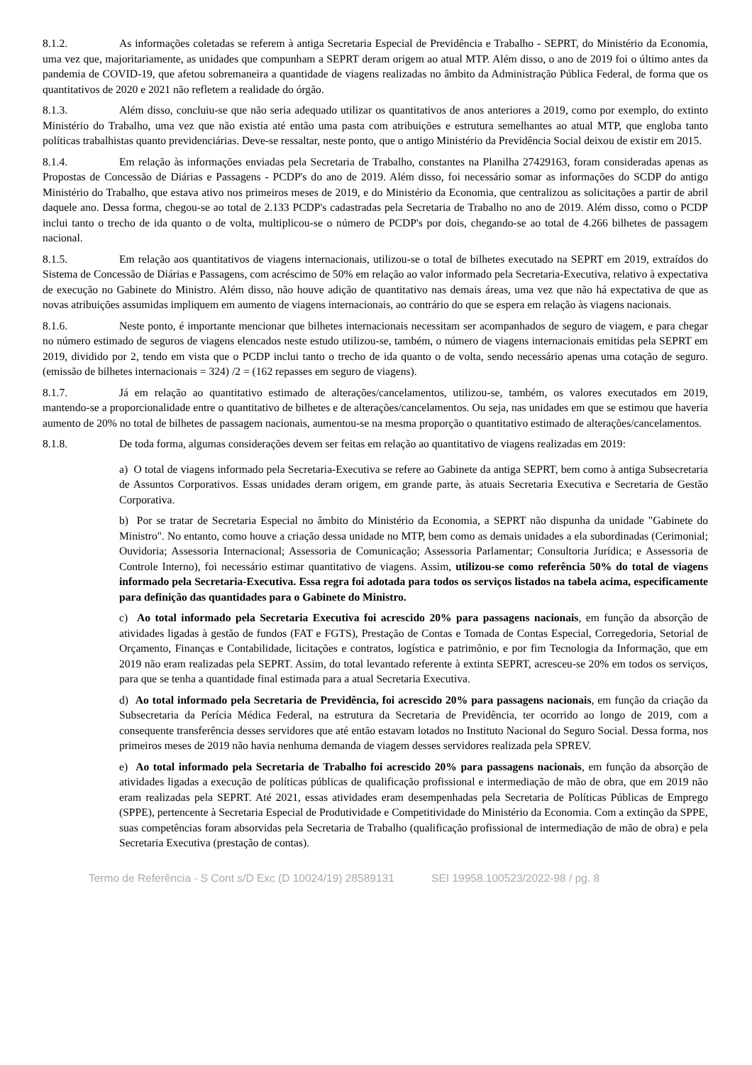8.1.2. As informações coletadas se referem à antiga Secretaria Especial de Previdência e Trabalho - SEPRT, do Ministério da Economia, uma vez que, majoritariamente, as unidades que compunham a SEPRT deram origem ao atual MTP. Além disso, o ano de 2019 foi o último antes da pandemia de COVID-19, que afetou sobremaneira a quantidade de viagens realizadas no âmbito da Administração Pública Federal, de forma que os quantitativos de 2020 e 2021 não refletem a realidade do órgão.
8.1.3. Além disso, concluiu-se que não seria adequado utilizar os quantitativos de anos anteriores a 2019, como por exemplo, do extinto Ministério do Trabalho, uma vez que não existia até então uma pasta com atribuições e estrutura semelhantes ao atual MTP, que engloba tanto políticas trabalhistas quanto previdenciárias. Deve-se ressaltar, neste ponto, que o antigo Ministério da Previdência Social deixou de existir em 2015.
8.1.4. Em relação às informações enviadas pela Secretaria de Trabalho, constantes na Planilha 27429163, foram consideradas apenas as Propostas de Concessão de Diárias e Passagens - PCDP's do ano de 2019. Além disso, foi necessário somar as informações do SCDP do antigo Ministério do Trabalho, que estava ativo nos primeiros meses de 2019, e do Ministério da Economia, que centralizou as solicitações a partir de abril daquele ano. Dessa forma, chegou-se ao total de 2.133 PCDP's cadastradas pela Secretaria de Trabalho no ano de 2019. Além disso, como o PCDP inclui tanto o trecho de ida quanto o de volta, multiplicou-se o número de PCDP's por dois, chegando-se ao total de 4.266 bilhetes de passagem nacional.
8.1.5. Em relação aos quantitativos de viagens internacionais, utilizou-se o total de bilhetes executado na SEPRT em 2019, extraídos do Sistema de Concessão de Diárias e Passagens, com acréscimo de 50% em relação ao valor informado pela Secretaria-Executiva, relativo à expectativa de execução no Gabinete do Ministro. Além disso, não houve adição de quantitativo nas demais áreas, uma vez que não há expectativa de que as novas atribuições assumidas impliquem em aumento de viagens internacionais, ao contrário do que se espera em relação às viagens nacionais.
8.1.6. Neste ponto, é importante mencionar que bilhetes internacionais necessitam ser acompanhados de seguro de viagem, e para chegar no número estimado de seguros de viagens elencados neste estudo utilizou-se, também, o número de viagens internacionais emitidas pela SEPRT em 2019, dividido por 2, tendo em vista que o PCDP inclui tanto o trecho de ida quanto o de volta, sendo necessário apenas uma cotação de seguro. (emissão de bilhetes internacionais = 324) /2 = (162 repasses em seguro de viagens).
8.1.7. Já em relação ao quantitativo estimado de alterações/cancelamentos, utilizou-se, também, os valores executados em 2019, mantendo-se a proporcionalidade entre o quantitativo de bilhetes e de alterações/cancelamentos. Ou seja, nas unidades em que se estimou que haveria aumento de 20% no total de bilhetes de passagem nacionais, aumentou-se na mesma proporção o quantitativo estimado de alterações/cancelamentos.
8.1.8. De toda forma, algumas considerações devem ser feitas em relação ao quantitativo de viagens realizadas em 2019:
a) O total de viagens informado pela Secretaria-Executiva se refere ao Gabinete da antiga SEPRT, bem como à antiga Subsecretaria de Assuntos Corporativos. Essas unidades deram origem, em grande parte, às atuais Secretaria Executiva e Secretaria de Gestão Corporativa.
b) Por se tratar de Secretaria Especial no âmbito do Ministério da Economia, a SEPRT não dispunha da unidade "Gabinete do Ministro". No entanto, como houve a criação dessa unidade no MTP, bem como as demais unidades a ela subordinadas (Cerimonial; Ouvidoria; Assessoria Internacional; Assessoria de Comunicação; Assessoria Parlamentar; Consultoria Jurídica; e Assessoria de Controle Interno), foi necessário estimar quantitativo de viagens. Assim, utilizou-se como referência 50% do total de viagens informado pela Secretaria-Executiva. Essa regra foi adotada para todos os serviços listados na tabela acima, especificamente para definição das quantidades para o Gabinete do Ministro.
c) Ao total informado pela Secretaria Executiva foi acrescido 20% para passagens nacionais, em função da absorção de atividades ligadas à gestão de fundos (FAT e FGTS), Prestação de Contas e Tomada de Contas Especial, Corregedoria, Setorial de Orçamento, Finanças e Contabilidade, licitações e contratos, logística e patrimônio, e por fim Tecnologia da Informação, que em 2019 não eram realizadas pela SEPRT. Assim, do total levantado referente à extinta SEPRT, acresceu-se 20% em todos os serviços, para que se tenha a quantidade final estimada para a atual Secretaria Executiva.
d) Ao total informado pela Secretaria de Previdência, foi acrescido 20% para passagens nacionais, em função da criação da Subsecretaria da Perícia Médica Federal, na estrutura da Secretaria de Previdência, ter ocorrido ao longo de 2019, com a consequente transferência desses servidores que até então estavam lotados no Instituto Nacional do Seguro Social. Dessa forma, nos primeiros meses de 2019 não havia nenhuma demanda de viagem desses servidores realizada pela SPREV.
e) Ao total informado pela Secretaria de Trabalho foi acrescido 20% para passagens nacionais, em função da absorção de atividades ligadas a execução de políticas públicas de qualificação profissional e intermediação de mão de obra, que em 2019 não eram realizadas pela SEPRT. Até 2021, essas atividades eram desempenhadas pela Secretaria de Políticas Públicas de Emprego (SPPE), pertencente à Secretaria Especial de Produtividade e Competitividade do Ministério da Economia. Com a extinção da SPPE, suas competências foram absorvidas pela Secretaria de Trabalho (qualificação profissional de intermediação de mão de obra) e pela Secretaria Executiva (prestação de contas).
Termo de Referência - S Cont s/D Exc (D 10024/19) 28589131 SEI 19958.100523/2022-98 / pg. 8